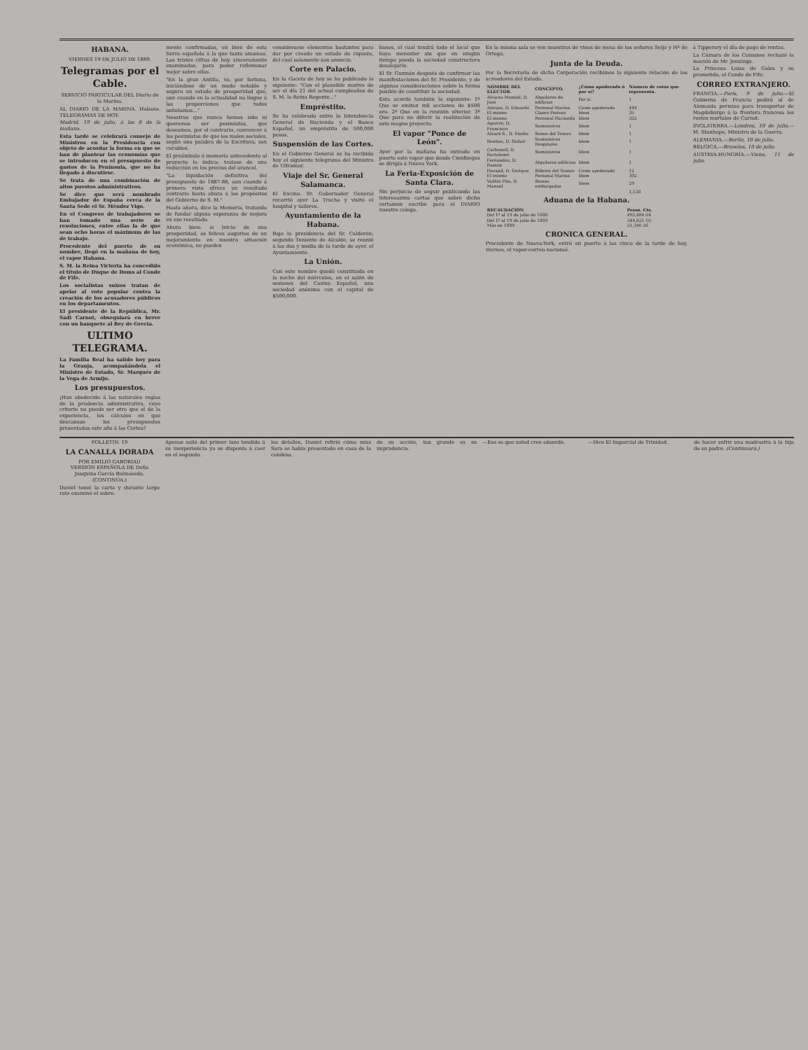HABANA.
VIERNES 19 DE JULIO DE 1889.
Telegramas por el Cable.
SERVICIO PARTICULAR DEL Diario de la Marina.
AL DIARIO DE LA MARINA. Habana. TELEGRAMAS DE HOY.
Madrid, 19 de julio, á las 8 de la mañana.
Esta tarde se celebrará consejo de Ministros en la Presidencia con objeto de acordar la forma en que se han de plantear las economías que se introducen en el presupuesto de gastos de la Península, que no ha llegado á discutirse.
Se trata de una combinación de altos puestos administrativos.
Se dice que será nombrado Embajador de España cerca de la Santa Sede el Sr. Méndez Vigo.
En el Congreso de trabajadores se han tomado una serie de resoluciones, entre ellas la de que sean ocho horas el máximum de las de trabajo.
Procedente del puerto de su nombre, llegó en la mañana de hoy, el vapor Habana.
S. M. la Reina Victoria ha concedido el título de Duque de Doms al Conde de Fife.
Los socialistas suizos tratan de apelar al voto popular contra la creación de los acusadores públicos en los departamentos.
El presidente de la República, Mr. Sadi Carnot, obsequiará en breve con un banquete al Rey de Grecia.
ULTIMO TELEGRAMA.
La Familia Real ha salido hoy para la Granja, acompañándola el Ministro de Estado, Sr. Marqués de la Vega de Armijo.
Los presupuestos.
¡Han obedecido á las naturales reglas de la prudencia administrativa, cuyo criterio no puede ser otro que el de la experiencia, los cálculos en que descansan los presupuestos presentados este año á las Cortes?
mente confirmadas, en bien de esta tierra española á la que tanto amamos. Las tristes cifras de hoy, sinceramente examinadas, para poder reflexionar mejor sobre ellas.
"En la gran Antilla, va, por fortuna, iniciándose de un modo notable y seguro un estado de prosperidad que, aun cuando en la actualidad no llegue á las proporciones que todos anhelamos..."
Nosotros que nunca hemos sido ni queremos ser pesimistas, que deseamos, por el contrario, convencer á los pesimistas de que los males sociales, según una palabra de la Escritura, son curables.
El preámbulo ó memoria antecedente al proyecto lo indica: tratase de una reducción en los precios del arancel.
"La liquidación definitiva del presupuesto de 1887-88, aun cuando á primera vista ofrece un resultado contrario hasta ahora á los propósitos del Gobierno de S. M."
Hasta ahora, dice la Memoria, tratando de fundar alguna esperanza de mejora en ese resultado.
Ahora bien: si inicio de una prosperidad, os felices augurios de un mejoramiento en nuestra situación económica, no pueden
considerarse elementos bastantes para dar por creado un estado de riqueza, del cual solamente son anuncio.
Corte en Palacio.
En la Gaceta de hoy se ha publicado lo siguiente: "Con el plausible motivo de ser el día 21 del actual cumpleaños de S. M. la Reina Regente..."
Empréstito.
Se ha celebrado entre la Intendencia General de Hacienda y el Banco Español, un empréstito de 500,000 pesos.
Suspensión de las Cortes.
En el Gobierno General se ha recibido hoy el siguiente telegrama del Ministro de Ultramar.
Viaje del Sr. General Salamanca.
El Excmo. Sr. Gobernador General recorrió ayer La Trocha y visitó el hospital y talleres.
Ayuntamiento de la Habana.
Bajo la presidencia del Sr. Calderón, segundo Teniente de Alcalde, se reunió á las dos y media de la tarde de ayer, el Ayuntamiento.
La Unión.
Con este nombre quedó constituida en la noche del miércoles, en el salón de sesiones del Casino Español, una sociedad anónima con el capital de $500,000.
banos, el cual tendrá todo el local que haya menester sin que en ningún tiempo pueda la sociedad constructora desalojarle.
El Sr. Guzmán después de confirmar las manifestaciones del Sr. Presidente, y de algunas consideraciones sobre la forma posible de constituir la sociedad.
Esta acordó también lo siguiente: 1º Que se emitan mil acciones de $500 oro. 2º Que en la reunión ulterior. 3º Que para no diferir la realización de este magno proyecto.
El vapor "Ponce de León".
Ayer por la mañana ha entrado en puerto este vapor que desde Cienfuegos se dirigía á Nueva York.
La Feria-Exposición de Santa Clara.
Sin perjuicio de seguir publicando las interesantes cartas que sobre dicho certamen escribe para el DIARIO nuestro colega.
En la misma sala se ven muestras de vinos de mesa de los señores Seijo y Hº de Ortega.
Junta de la Deuda.
Por la Secretaría de dicha Corporación recibimos la siguiente relación de los acreedores del Estado.
| NOMBRE DEL ELECTOR. | CONCEPTO. | ¿Cómo apoderado ó por sí? | Número de votos que representa. |
| --- | --- | --- | --- |
| Alvarez Montiel, D. José | Alquileres de edificios | Por sí | 1 |
| Astrain, D. Eduardo | Personal Marina | Como apoderado | 444 |
| El mismo | Clases Pasivas | Idem | 35 |
| El mismo | Personal Hacienda | Idem | 202 |
| Aguirre, D. Francisco | Suministros | Idem | 1 |
| Alvaré S., D. Emilio | Bonos del Tesoro | Idem | 1 |
| Benítez, D. Rafael | Suministros Hospitales | Idem | 1 |
| Carbonell, D. Bartolomé | Suministros | Idem | 1 |
| Fernández, D. Ramón | Alquileres edificios | Idem | 1 |
| Herand, D. Enrique | Billetes del Tesoro | Como apoderado | 12 |
| El mismo | Personal Marina | Idem | 392 |
| Valdés Pita, D. Manuel | Bienes embargados | Idem | 29 |
| | | | 1,538 |
Aduana de la Habana.
| RECAUDACIÓN | Pesos. Cts. |
| --- | --- |
| Del 1º al 19 de julio de 1888 | 493,484 04 |
| Del 1º al 19 de julio de 1889 | 544,825 10 |
| Más en 1889 | 51,340 26 |
CRONICA GENERAL.
Procedente de Nueva-York, entró en puerto á las cinco de la tarde de hoy, viernes, el vapor-correo nacional.
á Tipperary el día de pago de rentas.
La Cámara de los Comunes rechazó la moción de Mr. Jennings.
La Princesa Luisa de Gales y su prometido, el Conde de Fife.
CORREO EXTRANJERO.
FRANCIA.—París, 9 de julio.—El Gobierno de Francia pedirá al de Alemania permiso para transportar de Magdeburgo á la frontera francesa los restos mortales de Carnot.
INGLATERRA.—Londres, 10 de julio.—M. Stanhope, Ministro de la Guerra.
ALEMANIA.—Berlín, 10 de julio.
BÉLGICA.—Bruselas, 10 de julio.
AUSTRIA-HUNGRÍA.—Viena, 11 de julio.
FOLLETIN. 19
LA CANALLA DORADA
POR EMILIO GABORIAU
VERSION ESPAÑOLA DE Doña Joaquina García Balmaseda. (CONTINÚA.)
Daniel tomó la carta y durante largo rato examinó el sobre.
Apenas salió del primer lazo tendido á su inexperiencia ya se disponía á caer en el segundo.
los detalles, Daniel refirió cómo miss Sara se había presentado en casa de la condesa.
de su acción, tan grande es su imprudencia.
—Eso es que usted cree absurdo.
—Dice El Imparcial de Trinidad.
de hacer sufrir una madrastra á la hija de su padre. (Continuará.)